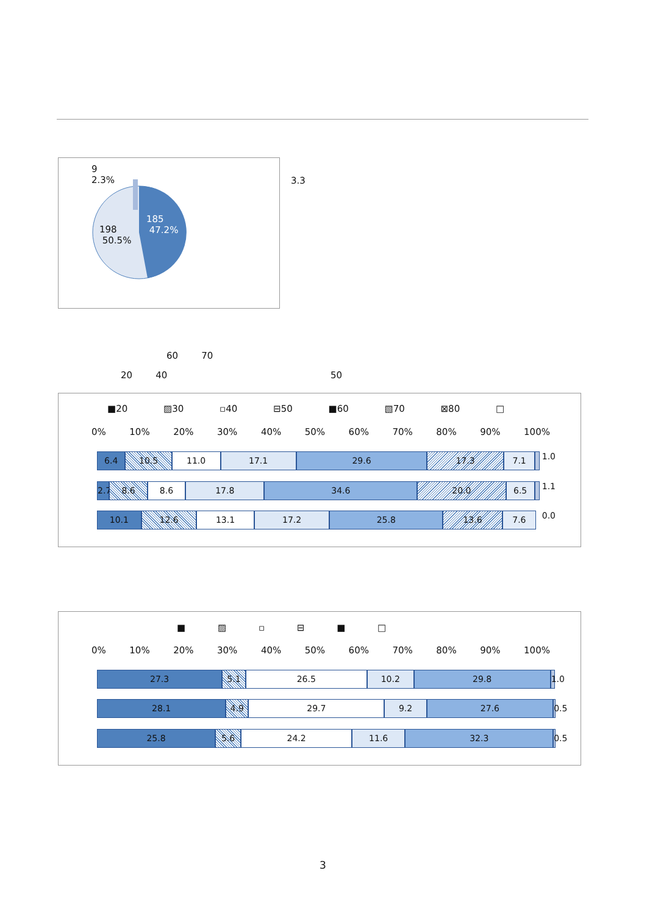9
2.3%
185
47.2%
198
50.5%
3.3
60 70
20 40 50
■20 ▨30 ▫40 ⊟50 ■60 ▧70 ⊠80 □
0% 10% 20% 30% 40% 50% 60% 70% 80% 90% 100%
6.4 10.5 11.0 17.1 29.6 17.3 7.1
1.0
2.7 8.6 8.6 17.8 34.6 20.0 6.5
1.1
10.1 12.6 13.1 17.2 25.8 13.6 7.6
0.0
■ ▨ ▫ ⊟ ■ □
0% 10% 20% 30% 40% 50% 60% 70% 80% 90% 100%
27.3 5.1 26.5 10.2 29.8 1.0
28.1 4.9 29.7 9.2 27.6 0.5
25.8 5.6 24.2 11.6 32.3 0.5
3